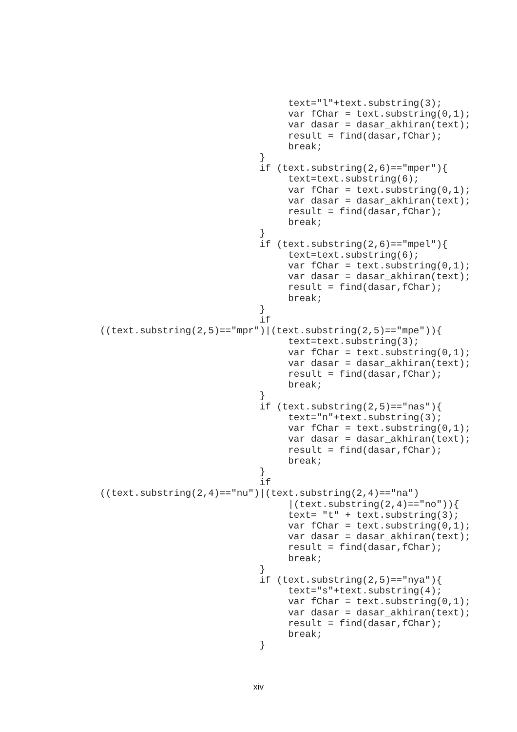text="l"+text.substring(3);
                                 var fChar = text.substring(0,1);
                                 var dasar = dasar_akhiran(text);
                                 result = find(dasar,fChar);
                                 break;
                            }
                            if (text.substring(2,6)=="mper"){
                                 text=text.substring(6);
                                 var fChar = text.substring(0,1);
                                 var dasar = dasar_akhiran(text);
                                 result = find(dasar,fChar);
                                 break;
                            }
                            if (text.substring(2,6)=="mpel"){
                                 text=text.substring(6);
                                 var fChar = text.substring(0,1);
                                 var dasar = dasar_akhiran(text);
                                 result = find(dasar,fChar);
                                 break;
                            }
                            if
((text.substring(2,5)=="mpr")|(text.substring(2,5)=="mpe")){
                                 text=text.substring(3);
                                 var fChar = text.substring(0,1);
                                 var dasar = dasar_akhiran(text);
                                 result = find(dasar,fChar);
                                 break;
                            }
                            if (text.substring(2,5)=="nas"){
                                 text="n"+text.substring(3);
                                 var fChar = text.substring(0,1);
                                 var dasar = dasar_akhiran(text);
                                 result = find(dasar,fChar);
                                 break;
                            }
                            if
((text.substring(2,4)=="nu")|(text.substring(2,4)=="na")
                                 |(text.substring(2,4)=="no")){
                                 text= "t" + text.substring(3);
                                 var fChar = text.substring(0,1);
                                 var dasar = dasar_akhiran(text);
                                 result = find(dasar,fChar);
                                 break;
                            }
                            if (text.substring(2,5)=="nya"){
                                 text="s"+text.substring(4);
                                 var fChar = text.substring(0,1);
                                 var dasar = dasar_akhiran(text);
                                 result = find(dasar,fChar);
                                 break;
                            }
xiv